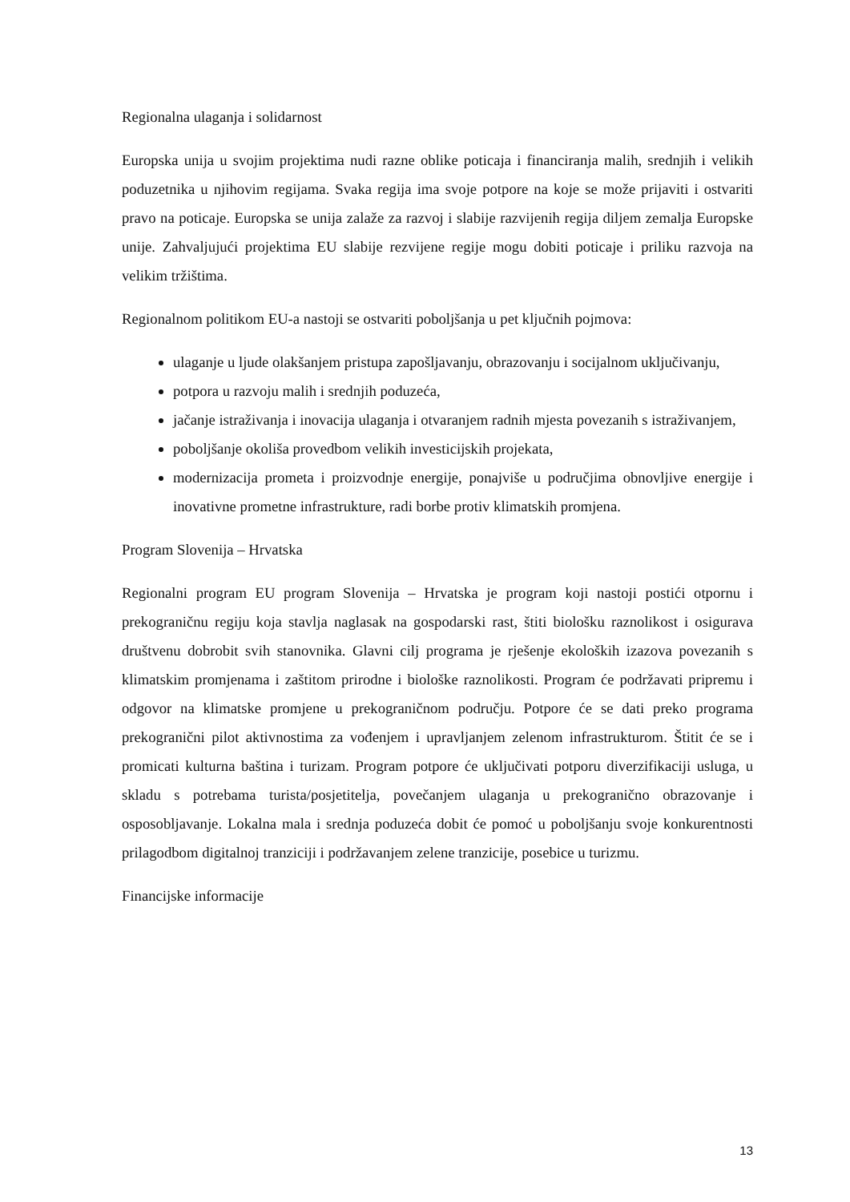Regionalna ulaganja i solidarnost
Europska unija u svojim projektima nudi razne oblike poticaja i financiranja malih, srednjih i velikih poduzetnika u njihovim regijama. Svaka regija ima svoje potpore na koje se može prijaviti i ostvariti pravo na poticaje. Europska se unija zalaže za razvoj i slabije razvijenih regija diljem zemalja Europske unije. Zahvaljujući projektima EU slabije rezvijene regije mogu dobiti poticaje i priliku razvoja na velikim tržištima.
Regionalnom politikom EU-a nastoji se ostvariti poboljšanja u pet ključnih pojmova:
ulaganje u ljude olakšanjem pristupa zapošljavanju, obrazovanju i socijalnom uključivanju,
potpora u razvoju malih i srednjih poduzeća,
jačanje istraživanja i inovacija ulaganja i otvaranjem radnih mjesta povezanih s istraživanjem,
poboljšanje okoliša provedbom velikih investicijskih projekata,
modernizacija prometa i proizvodnje energije, ponajviše u područjima obnovljive energije i inovativne prometne infrastrukture, radi borbe protiv klimatskih promjena.
Program Slovenija – Hrvatska
Regionalni program EU program Slovenija – Hrvatska je program koji nastoji postići otpornu i prekograničnu regiju koja stavlja naglasak na gospodarski rast, štiti biološku raznolikost i osigurava društvenu dobrobit svih stanovnika. Glavni cilj programa je rješenje ekoloških izazova povezanih s klimatskim promjenama i zaštitom prirodne i biološke raznolikosti. Program će podržavati pripremu i odgovor na klimatske promjene u prekograničnom području. Potpore će se dati preko programa prekogranični pilot aktivnostima za vođenjem i upravljanjem zelenom infrastrukturom. Štitit će se i promicati kulturna baština i turizam. Program potpore će uključivati potporu diverzifikaciji usluga, u skladu s potrebama turista/posjetitelja, povečanjem ulaganja u prekogranično obrazovanje i osposobljavanje. Lokalna mala i srednja poduzeća dobit će pomoć u poboljšanju svoje konkurentnosti prilagodbom digitalnoj tranziciji i podržavanjem zelene tranzicije, posebice u turizmu.
Financijske informacije
13